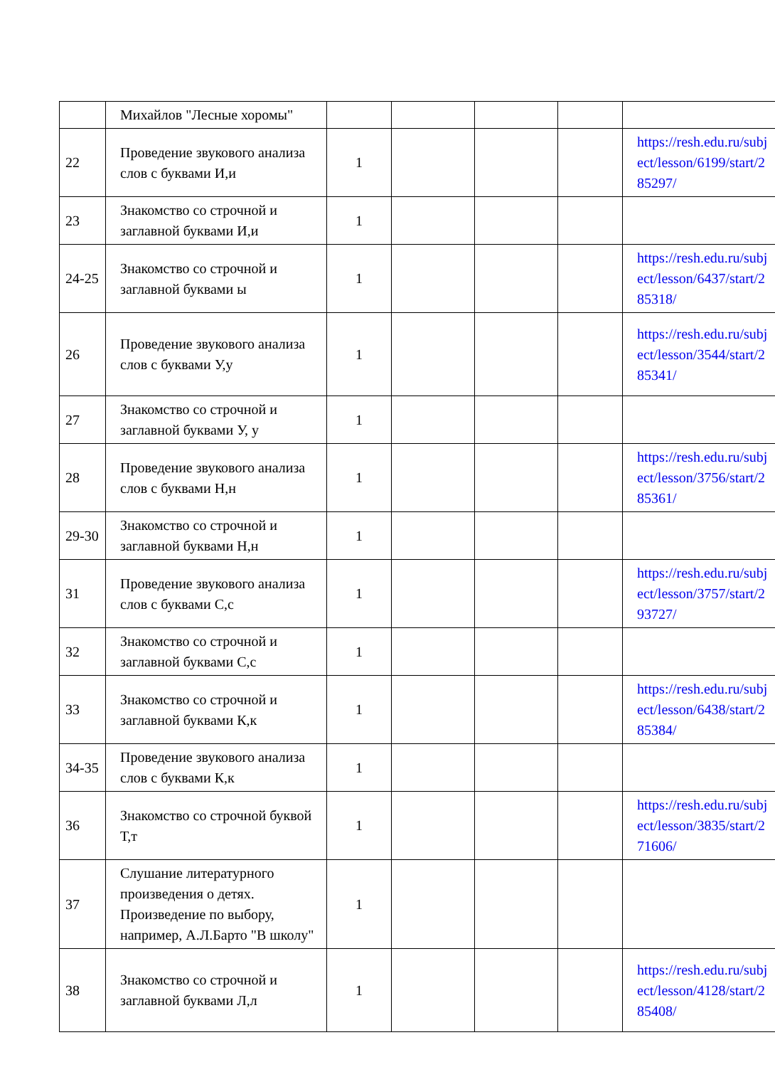| | Михайлов "Лесные хоромы" | | | | | |
| 22 | Проведение звукового анализа слов с буквами И,и | 1 | | | | https://resh.edu.ru/subject/lesson/6199/start/285297/ |
| 23 | Знакомство со строчной и заглавной буквами И,и | 1 | | | | |
| 24-25 | Знакомство со строчной и заглавной буквами ы | 1 | | | | https://resh.edu.ru/subject/lesson/6437/start/285318/ |
| 26 | Проведение звукового анализа слов с буквами У,у | 1 | | | | https://resh.edu.ru/subject/lesson/3544/start/285341/ |
| 27 | Знакомство со строчной и заглавной буквами У, у | 1 | | | | |
| 28 | Проведение звукового анализа слов с буквами Н,н | 1 | | | | https://resh.edu.ru/subject/lesson/3756/start/285361/ |
| 29-30 | Знакомство со строчной и заглавной буквами Н,н | 1 | | | | |
| 31 | Проведение звукового анализа слов с буквами С,с | 1 | | | | https://resh.edu.ru/subject/lesson/3757/start/293727/ |
| 32 | Знакомство со строчной и заглавной буквами С,с | 1 | | | | |
| 33 | Знакомство со строчной и заглавной буквами К,к | 1 | | | | https://resh.edu.ru/subject/lesson/6438/start/285384/ |
| 34-35 | Проведение звукового анализа слов с буквами К,к | 1 | | | | |
| 36 | Знакомство со строчной буквой Т,т | 1 | | | | https://resh.edu.ru/subject/lesson/3835/start/271606/ |
| 37 | Слушание литературного произведения о детях. Произведение по выбору, например, А.Л.Барто "В школу" | 1 | | | | |
| 38 | Знакомство со строчной и заглавной буквами Л,л | 1 | | | | https://resh.edu.ru/subject/lesson/4128/start/285408/ |